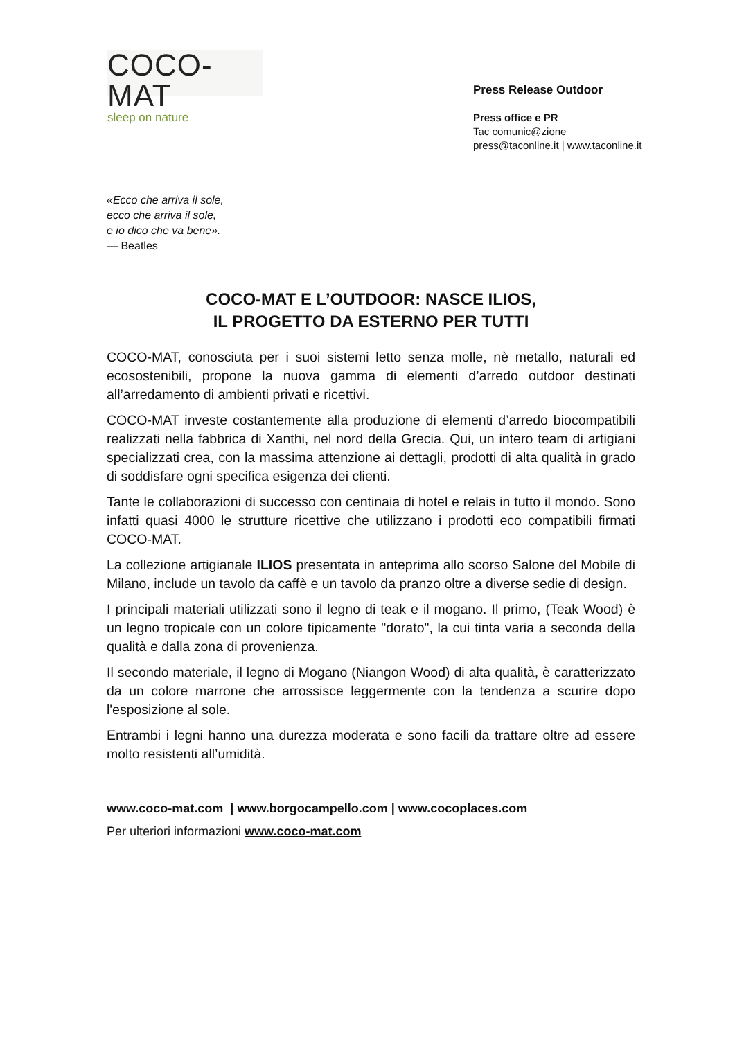COCO-MAT
sleep on nature
Press Release Outdoor
Press office e PR
Tac comunic@zione
press@taconline.it | www.taconline.it
«Ecco che arriva il sole,
ecco che arriva il sole,
e io dico che va bene».
— Beatles
COCO-MAT E L’OUTDOOR: NASCE ILIOS,
IL PROGETTO DA ESTERNO PER TUTTI
COCO-MAT, conosciuta per i suoi sistemi letto senza molle, nè metallo, naturali ed ecosostenibili, propone la nuova gamma di elementi d’arredo outdoor destinati all’arredamento di ambienti privati e ricettivi.
COCO-MAT investe costantemente alla produzione di elementi d’arredo biocompatibili realizzati nella fabbrica di Xanthi, nel nord della Grecia. Qui, un intero team di artigiani specializzati crea, con la massima attenzione ai dettagli, prodotti di alta qualità in grado di soddisfare ogni specifica esigenza dei clienti.
Tante le collaborazioni di successo con centinaia di hotel e relais in tutto il mondo. Sono infatti quasi 4000 le strutture ricettive che utilizzano i prodotti eco compatibili firmati COCO-MAT.
La collezione artigianale ILIOS presentata in anteprima allo scorso Salone del Mobile di Milano, include un tavolo da caffè e un tavolo da pranzo oltre a diverse sedie di design.
I principali materiali utilizzati sono il legno di teak e il mogano. Il primo, (Teak Wood) è un legno tropicale con un colore tipicamente "dorato", la cui tinta varia a seconda della qualità e dalla zona di provenienza.
Il secondo materiale, il legno di Mogano (Niangon Wood) di alta qualità, è caratterizzato da un colore marrone che arrossisce leggermente con la tendenza a scurire dopo l'esposizione al sole.
Entrambi i legni hanno una durezza moderata e sono facili da trattare oltre ad essere molto resistenti all’umidità.
www.coco-mat.com | www.borgocampello.com | www.cocoplaces.com
Per ulteriori informazioni www.coco-mat.com